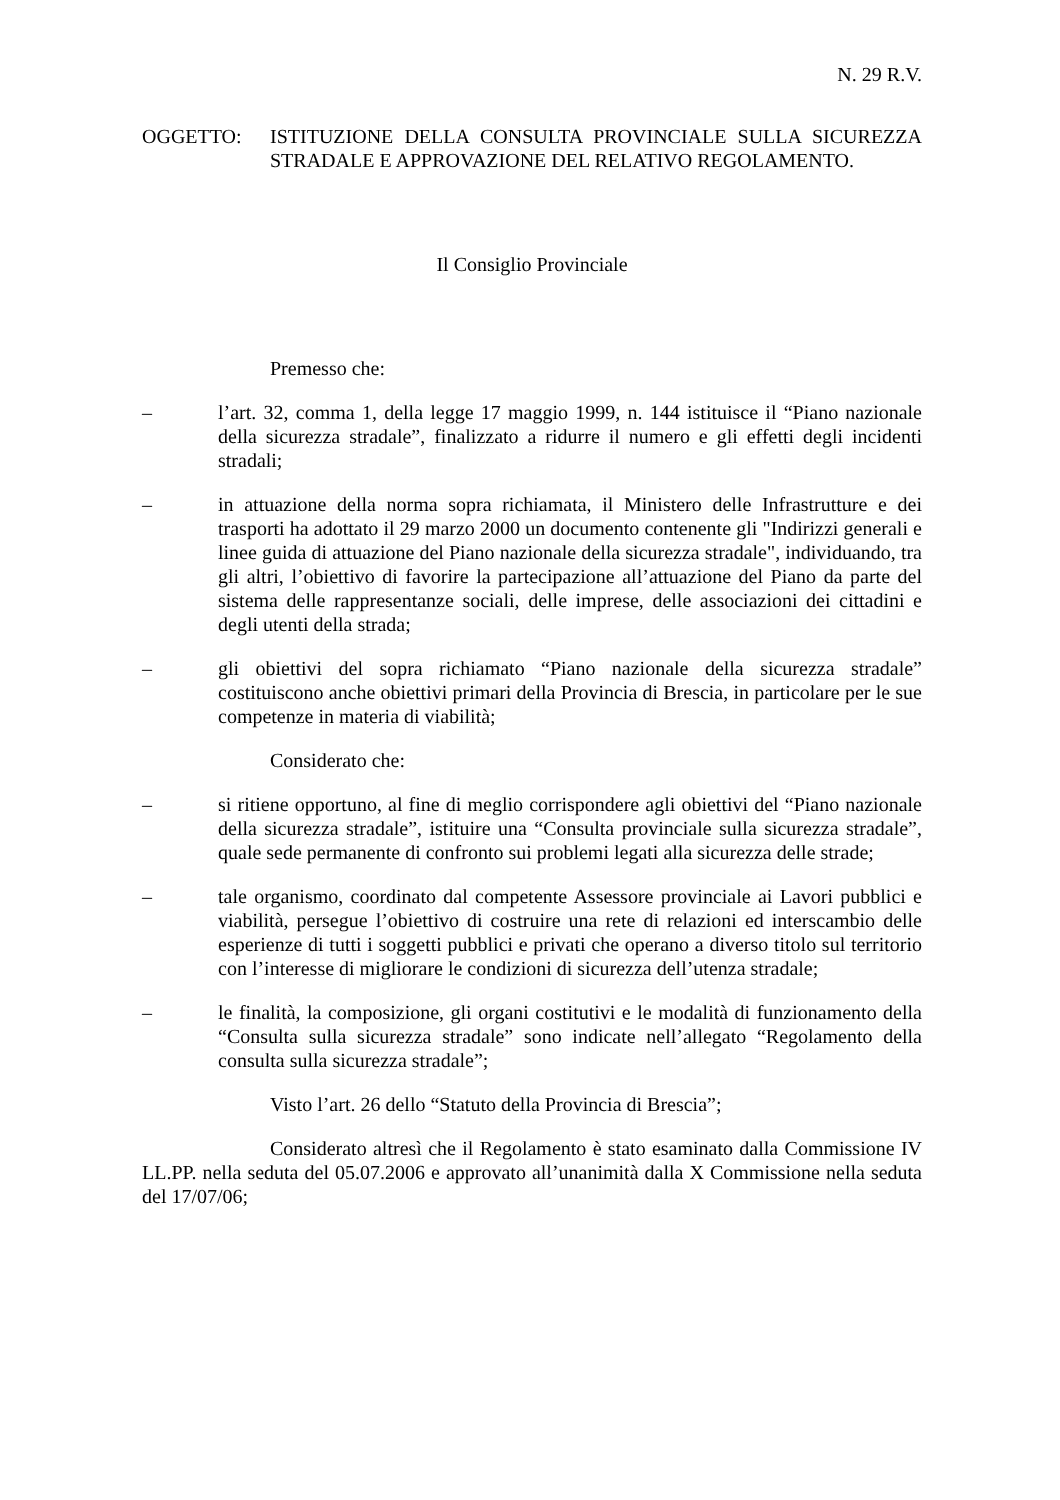N. 29 R.V.
OGGETTO: ISTITUZIONE DELLA CONSULTA PROVINCIALE SULLA SICUREZZA STRADALE E APPROVAZIONE DEL RELATIVO REGOLAMENTO.
Il Consiglio Provinciale
Premesso che:
– l’art. 32, comma 1, della legge 17 maggio 1999, n. 144 istituisce il “Piano nazionale della sicurezza stradale”, finalizzato a ridurre il numero e gli effetti degli incidenti stradali;
– in attuazione della norma sopra richiamata, il Ministero delle Infrastrutture e dei trasporti ha adottato il 29 marzo 2000 un documento contenente gli "Indirizzi generali e linee guida di attuazione del Piano nazionale della sicurezza stradale", individuando, tra gli altri, l’obiettivo di favorire la partecipazione all’attuazione del Piano da parte del sistema delle rappresentanze sociali, delle imprese, delle associazioni dei cittadini e degli utenti della strada;
– gli obiettivi del sopra richiamato “Piano nazionale della sicurezza stradale” costituiscono anche obiettivi primari della Provincia di Brescia, in particolare per le sue competenze in materia di viabilità;
Considerato che:
– si ritiene opportuno, al fine di meglio corrispondere agli obiettivi del “Piano nazionale della sicurezza stradale”, istituire una “Consulta provinciale sulla sicurezza stradale”, quale sede permanente di confronto sui problemi legati alla sicurezza delle strade;
– tale organismo, coordinato dal competente Assessore provinciale ai Lavori pubblici e viabilità, persegue l’obiettivo di costruire una rete di relazioni ed interscambio delle esperienze di tutti i soggetti pubblici e privati che operano a diverso titolo sul territorio con l’interesse di migliorare le condizioni di sicurezza dell’utenza stradale;
– le finalità, la composizione, gli organi costitutivi e le modalità di funzionamento della “Consulta sulla sicurezza stradale” sono indicate nell’allegato “Regolamento della consulta sulla sicurezza stradale”;
Visto l’art. 26 dello “Statuto della Provincia di Brescia”;
Considerato altresì che il Regolamento è stato esaminato dalla Commissione IV LL.PP. nella seduta del 05.07.2006 e approvato all’unanimità dalla X Commissione nella seduta del 17/07/06;